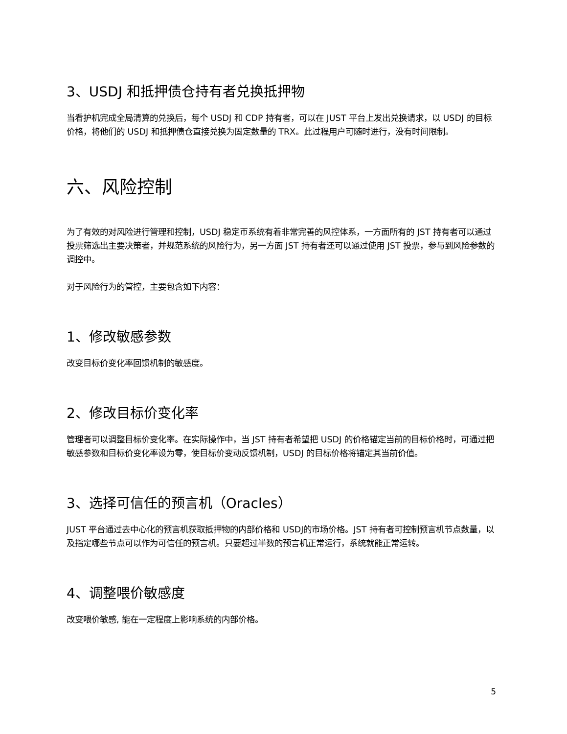3、USDJ 和抵押债仓持有者兑换抵押物
当看护机完成全局清算的兑换后，每个 USDJ 和 CDP 持有者，可以在 JUST 平台上发出兑换请求，以 USDJ 的目标价格，将他们的 USDJ 和抵押债仓直接兑换为固定数量的 TRX。此过程用户可随时进行，没有时间限制。
六、风险控制
为了有效的对风险进行管理和控制，USDJ 稳定币系统有着非常完善的风控体系，一方面所有的 JST 持有者可以通过投票筛选出主要决策者，并规范系统的风险行为，另一方面 JST 持有者还可以通过使用 JST 投票，参与到风险参数的调控中。
对于风险行为的管控，主要包含如下内容：
1、修改敏感参数
改变目标价变化率回馈机制的敏感度。
2、修改目标价变化率
管理者可以调整目标价变化率。在实际操作中，当 JST 持有者希望把 USDJ 的价格锚定当前的目标价格时，可通过把敏感参数和目标价变化率设为零，使目标价变动反馈机制，USDJ 的目标价格将锚定其当前价值。
3、选择可信任的预言机（Oracles）
JUST 平台通过去中心化的预言机获取抵押物的内部价格和 USDJ的市场价格。JST 持有者可控制预言机节点数量，以及指定哪些节点可以作为可信任的预言机。只要超过半数的预言机正常运行，系统就能正常运转。
4、调整喂价敏感度
改变喂价敏感, 能在一定程度上影响系统的内部价格。
5